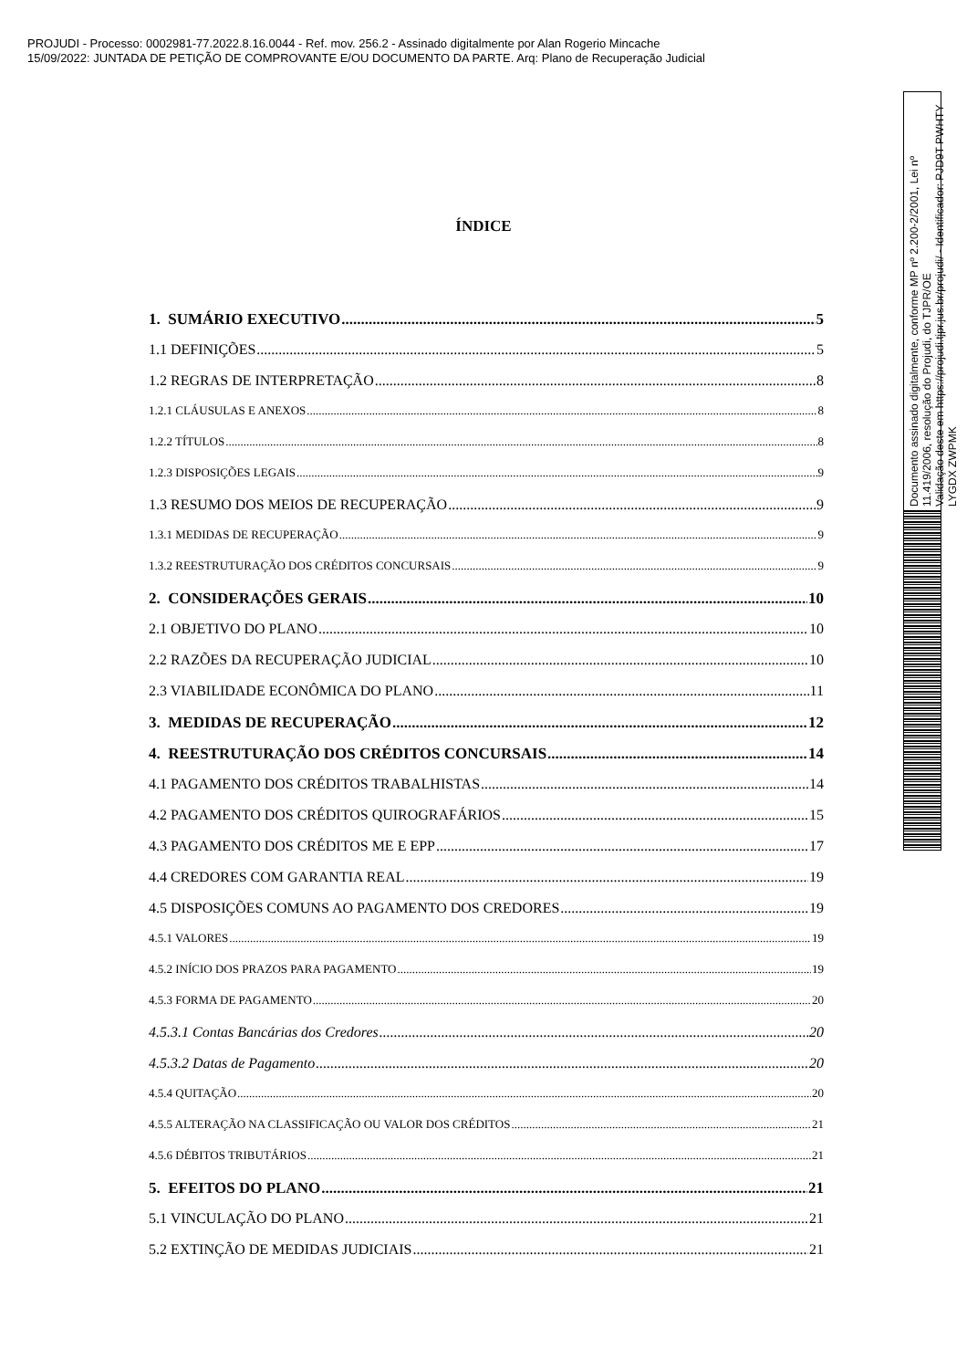PROJUDI - Processo: 0002981-77.2022.8.16.0044 - Ref. mov. 256.2 - Assinado digitalmente por Alan Rogerio Mincache
15/09/2022: JUNTADA DE PETIÇÃO DE COMPROVANTE E/OU DOCUMENTO DA PARTE. Arq: Plano de Recuperação Judicial
ÍNDICE
1. SUMÁRIO EXECUTIVO 5
1.1 DEFINIÇÕES 5
1.2 REGRAS DE INTERPRETAÇÃO 8
1.2.1 CLÁUSULAS E ANEXOS 8
1.2.2 TÍTULOS 8
1.2.3 DISPOSIÇÕES LEGAIS 9
1.3 RESUMO DOS MEIOS DE RECUPERAÇÃO 9
1.3.1 MEDIDAS DE RECUPERAÇÃO 9
1.3.2 REESTRUTURAÇÃO DOS CRÉDITOS CONCURSAIS 9
2. CONSIDERAÇÕES GERAIS 10
2.1 OBJETIVO DO PLANO 10
2.2 RAZÕES DA RECUPERAÇÃO JUDICIAL 10
2.3 VIABILIDADE ECONÔMICA DO PLANO 11
3. MEDIDAS DE RECUPERAÇÃO 12
4. REESTRUTURAÇÃO DOS CRÉDITOS CONCURSAIS 14
4.1 PAGAMENTO DOS CRÉDITOS TRABALHISTAS 14
4.2 PAGAMENTO DOS CRÉDITOS QUIROGRAFÁRIOS 15
4.3 PAGAMENTO DOS CRÉDITOS ME E EPP 17
4.4 CREDORES COM GARANTIA REAL 19
4.5 DISPOSIÇÕES COMUNS AO PAGAMENTO DOS CREDORES 19
4.5.1 VALORES 19
4.5.2 INÍCIO DOS PRAZOS PARA PAGAMENTO 19
4.5.3 FORMA DE PAGAMENTO 20
4.5.3.1 Contas Bancárias dos Credores 20
4.5.3.2 Datas de Pagamento 20
4.5.4 QUITAÇÃO 20
4.5.5 ALTERAÇÃO NA CLASSIFICAÇÃO OU VALOR DOS CRÉDITOS 21
4.5.6 DÉBITOS TRIBUTÁRIOS 21
5. EFEITOS DO PLANO 21
5.1 VINCULAÇÃO DO PLANO 21
5.2 EXTINÇÃO DE MEDIDAS JUDICIAIS 21
Documento assinado digitalmente, conforme MP nº 2.200-2/2001, Lei nº 11.419/2006, resolução do Projudi, do TJPR/OE
Validação deste em https://projudi.tjpr.jus.br/projudi/ - Identificador: PJD9T PWHTY LYGDX ZWPMK